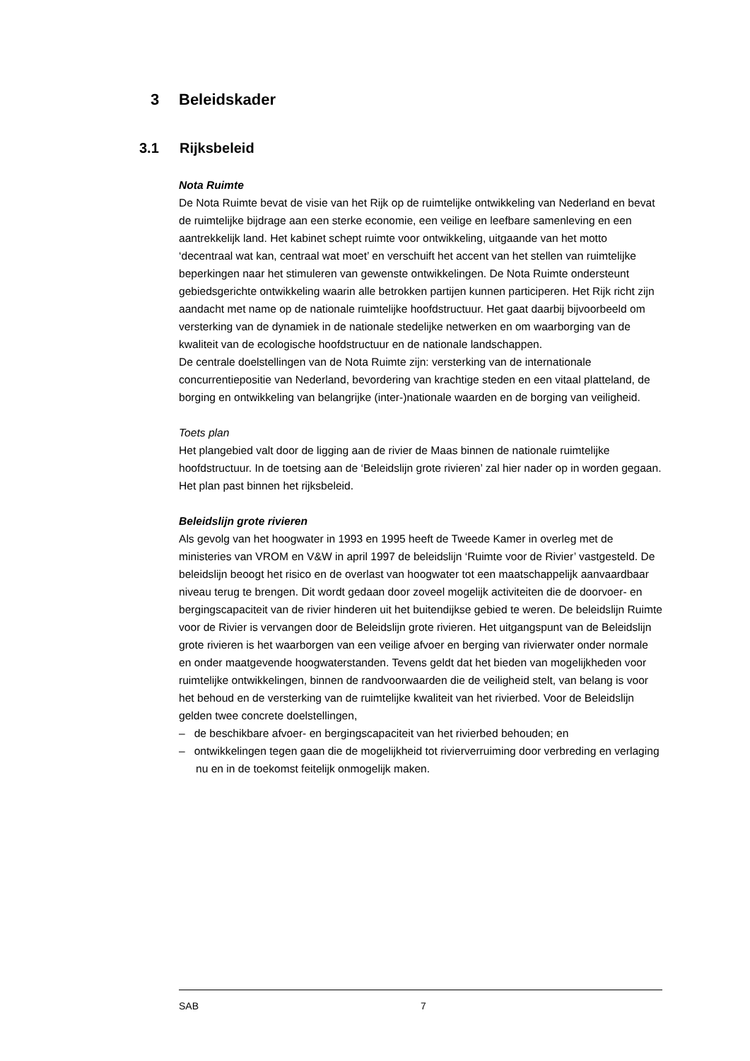3 Beleidskader
3.1 Rijksbeleid
Nota Ruimte
De Nota Ruimte bevat de visie van het Rijk op de ruimtelijke ontwikkeling van Nederland en bevat de ruimtelijke bijdrage aan een sterke economie, een veilige en leefbare samenleving en een aantrekkelijk land. Het kabinet schept ruimte voor ontwikkeling, uitgaande van het motto ‘decentraal wat kan, centraal wat moet’ en verschuift het accent van het stellen van ruimtelijke beperkingen naar het stimuleren van gewenste ontwikkelingen. De Nota Ruimte ondersteunt gebiedsgerichte ontwikkeling waarin alle betrokken partijen kunnen participeren. Het Rijk richt zijn aandacht met name op de nationale ruimtelijke hoofdstructuur. Het gaat daarbij bijvoorbeeld om versterking van de dynamiek in de nationale stedelijke netwerken en om waarborging van de kwaliteit van de ecologische hoofdstructuur en de nationale landschappen.
De centrale doelstellingen van de Nota Ruimte zijn: versterking van de internationale concurrentiepositie van Nederland, bevordering van krachtige steden en een vitaal platteland, de borging en ontwikkeling van belangrijke (inter-)nationale waarden en de borging van veiligheid.
Toets plan
Het plangebied valt door de ligging aan de rivier de Maas binnen de nationale ruimtelijke hoofdstructuur. In de toetsing aan de ‘Beleidslijn grote rivieren’ zal hier nader op in worden gegaan. Het plan past binnen het rijksbeleid.
Beleidslijn grote rivieren
Als gevolg van het hoogwater in 1993 en 1995 heeft de Tweede Kamer in overleg met de ministeries van VROM en V&W in april 1997 de beleidslijn ‘Ruimte voor de Rivier’ vastgesteld. De beleidslijn beoogt het risico en de overlast van hoogwater tot een maatschappelijk aanvaardbaar niveau terug te brengen. Dit wordt gedaan door zoveel mogelijk activiteiten die de doorvoer- en bergingscapaciteit van de rivier hinderen uit het buitendijkse gebied te weren. De beleidslijn Ruimte voor de Rivier is vervangen door de Beleidslijn grote rivieren. Het uitgangspunt van de Beleidslijn grote rivieren is het waarborgen van een veilige afvoer en berging van rivierwater onder normale en onder maatgevende hoogwaterstanden. Tevens geldt dat het bieden van mogelijkheden voor ruimtelijke ontwikkelingen, binnen de randvoorwaarden die de veiligheid stelt, van belang is voor het behoud en de versterking van de ruimtelijke kwaliteit van het rivierbed. Voor de Beleidslijn gelden twee concrete doelstellingen,
– de beschikbare afvoer- en bergingscapaciteit van het rivierbed behouden; en
– ontwikkelingen tegen gaan die de mogelijkheid tot rivierverruiming door verbreding en verlaging nu en in de toekomst feitelijk onmogelijk maken.
SAB 7